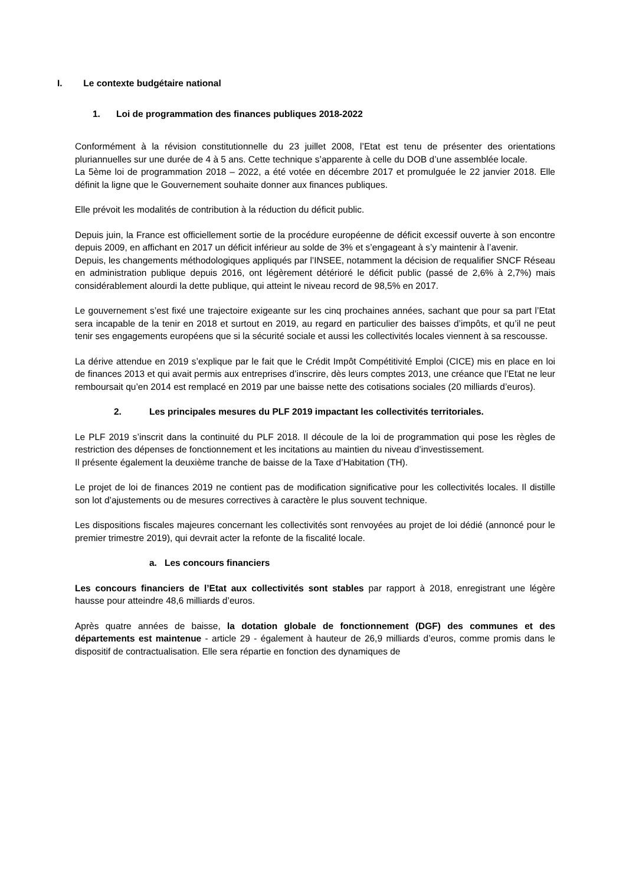I. Le contexte budgétaire national
1. Loi de programmation des finances publiques 2018-2022
Conformément à la révision constitutionnelle du 23 juillet 2008, l’Etat est tenu de présenter des orientations pluriannuelles sur une durée de 4 à 5 ans. Cette technique s’apparente à celle du DOB d’une assemblée locale.
La 5ème loi de programmation 2018 – 2022, a été votée en décembre 2017 et promulguée le 22 janvier 2018. Elle définit la ligne que le Gouvernement souhaite donner aux finances publiques.
Elle prévoit les modalités de contribution à la réduction du déficit public.
Depuis juin, la France est officiellement sortie de la procédure européenne de déficit excessif ouverte à son encontre depuis 2009, en affichant en 2017 un déficit inférieur au solde de 3% et s’engageant à s’y maintenir à l’avenir.
Depuis, les changements méthodologiques appliqués par l’INSEE, notamment la décision de requalifier SNCF Réseau en administration publique depuis 2016, ont légèrement détérioré le déficit public (passé de 2,6% à 2,7%) mais considérablement alourdi la dette publique, qui atteint le niveau record de 98,5% en 2017.
Le gouvernement s’est fixé une trajectoire exigeante sur les cinq prochaines années, sachant que pour sa part l’Etat sera incapable de la tenir en 2018 et surtout en 2019, au regard en particulier des baisses d’impôts, et qu’il ne peut tenir ses engagements européens que si la sécurité sociale et aussi les collectivités locales viennent à sa rescousse.
La dérive attendue en 2019 s’explique par le fait que le Crédit Impôt Compétitivité Emploi (CICE) mis en place en loi de finances 2013 et qui avait permis aux entreprises d’inscrire, dès leurs comptes 2013, une créance que l’Etat ne leur remboursait qu’en 2014 est remplacé en 2019 par une baisse nette des cotisations sociales (20 milliards d’euros).
2. Les principales mesures du PLF 2019 impactant les collectivités territoriales.
Le PLF 2019 s’inscrit dans la continuité du PLF 2018. Il découle de la loi de programmation qui pose les règles de restriction des dépenses de fonctionnement et les incitations au maintien du niveau d’investissement.
Il présente également la deuxième tranche de baisse de la Taxe d’Habitation (TH).
Le projet de loi de finances 2019 ne contient pas de modification significative pour les collectivités locales. Il distille son lot d’ajustements ou de mesures correctives à caractère le plus souvent technique.
Les dispositions fiscales majeures concernant les collectivités sont renvoyées au projet de loi dédié (annoncé pour le premier trimestre 2019), qui devrait acter la refonte de la fiscalité locale.
a. Les concours financiers
Les concours financiers de l’Etat aux collectivités sont stables par rapport à 2018, enregistrant une légère hausse pour atteindre 48,6 milliards d’euros.
Après quatre années de baisse, la dotation globale de fonctionnement (DGF) des communes et des départements est maintenue - article 29 - également à hauteur de 26,9 milliards d’euros, comme promis dans le dispositif de contractualisation. Elle sera répartie en fonction des dynamiques de